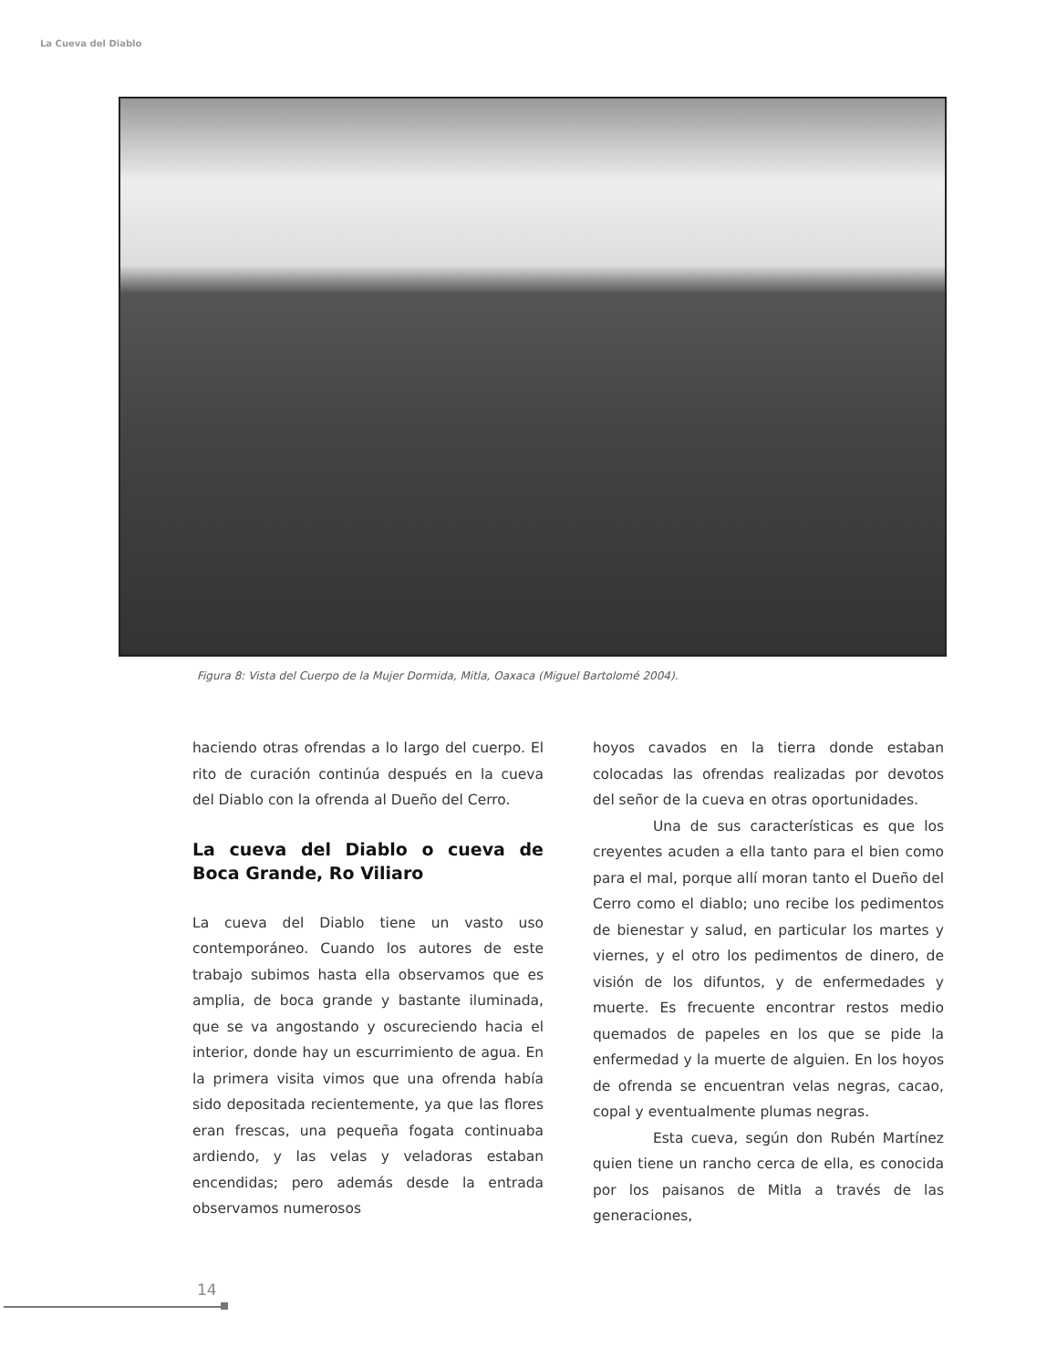La Cueva del Diablo
Figura 8: Vista del Cuerpo de la Mujer Dormida, Mitla, Oaxaca (Miguel Bartolomé 2004).
haciendo otras ofrendas a lo largo del cuerpo. El rito de curación continúa después en la cueva del Diablo con la ofrenda al Dueño del Cerro.
La cueva del Diablo o cueva de Boca Grande, Ro Viliaro
La cueva del Diablo tiene un vasto uso contemporáneo. Cuando los autores de este trabajo subimos hasta ella observamos que es amplia, de boca grande y bastante iluminada, que se va angostando y oscureciendo hacia el interior, donde hay un escurrimiento de agua. En la primera visita vimos que una ofrenda había sido depositada recientemente, ya que las flores eran frescas, una pequeña fogata continuaba ardiendo, y las velas y veladoras estaban encendidas; pero además desde la entrada observamos numerosos
hoyos cavados en la tierra donde estaban colocadas las ofrendas realizadas por devotos del señor de la cueva en otras oportunidades.
Una de sus características es que los creyentes acuden a ella tanto para el bien como para el mal, porque allí moran tanto el Dueño del Cerro como el diablo; uno recibe los pedimentos de bienestar y salud, en particular los martes y viernes, y el otro los pedimentos de dinero, de visión de los difuntos, y de enfermedades y muerte. Es frecuente encontrar restos medio quemados de papeles en los que se pide la enfermedad y la muerte de alguien. En los hoyos de ofrenda se encuentran velas negras, cacao, copal y eventualmente plumas negras.
Esta cueva, según don Rubén Martínez quien tiene un rancho cerca de ella, es conocida por los paisanos de Mitla a través de las generaciones,
14